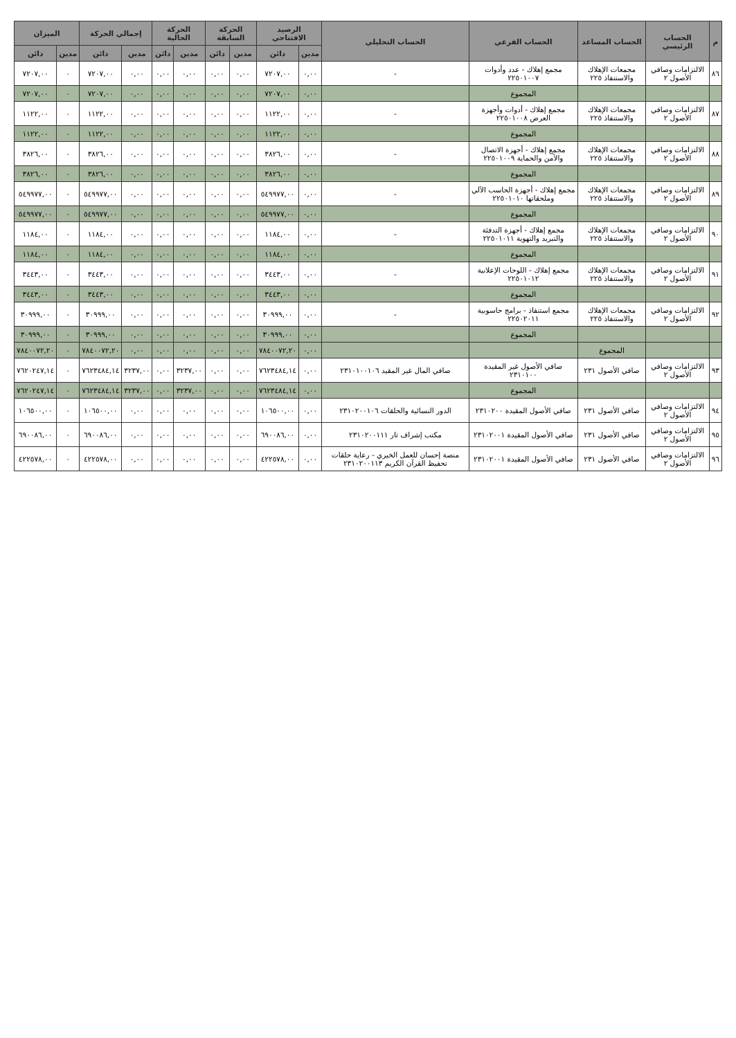| م | الحساب الرئيسي | الحساب المساعد | الحساب الفرعي | الحساب التحليلي | الرصيد الافتتاحي | | الحركة السابقة | | الحركة الحالية | | إجمالي الحركة | | الميزان | |
| --- | --- | --- | --- | --- | --- | --- | --- | --- | --- | --- | --- | --- | --- | --- |
| | | | | | مدين | دائن | مدين | دائن | مدين | دائن | مدين | دائن | مدين | دائن |
| ٨٦ | الالتزامات وصافي الأصول ٢ | مجمعات الإهلاك والاستنفاذ ٢٢٥ | مجمع إهلاك - عدد وأدوات ٢٢٥٠١٠٠٧ | - | ٠,٠٠ | ٧٢٠٧,٠٠ | ٠,٠٠ | ٠,٠٠ | ٠,٠٠ | ٠,٠٠ | ٠,٠٠ | ٧٢٠٧,٠٠ | ٠ | ٧٢٠٧,٠٠ |
| | | | المجموع | | ٠,٠٠ | ٧٢٠٧,٠٠ | ٠,٠٠ | ٠,٠٠ | ٠,٠٠ | ٠,٠٠ | ٠,٠٠ | ٧٢٠٧,٠٠ | ٠ | ٧٢٠٧,٠٠ |
| ٨٧ | الالتزامات وصافي الأصول ٢ | مجمعات الإهلاك والاستنفاذ ٢٢٥ | مجمع إهلاك - أدوات وأجهزة العرض ٢٢٥٠١٠٠٨ | - | ٠,٠٠ | ١١٢٢,٠٠ | ٠,٠٠ | ٠,٠٠ | ٠,٠٠ | ٠,٠٠ | ٠,٠٠ | ١١٢٢,٠٠ | ٠ | ١١٢٢,٠٠ |
| | | | المجموع | | ٠,٠٠ | ١١٢٢,٠٠ | ٠,٠٠ | ٠,٠٠ | ٠,٠٠ | ٠,٠٠ | ٠,٠٠ | ١١٢٢,٠٠ | ٠ | ١١٢٢,٠٠ |
| ٨٨ | الالتزامات وصافي الأصول ٢ | مجمعات الإهلاك والاستنفاذ ٢٢٥ | مجمع إهلاك - أجهزة الاتصال والأمن والحماية ٢٢٥٠١٠٠٩ | - | ٠,٠٠ | ٣٨٢٦,٠٠ | ٠,٠٠ | ٠,٠٠ | ٠,٠٠ | ٠,٠٠ | ٠,٠٠ | ٣٨٢٦,٠٠ | ٠ | ٣٨٢٦,٠٠ |
| | | | المجموع | | ٠,٠٠ | ٣٨٢٦,٠٠ | ٠,٠٠ | ٠,٠٠ | ٠,٠٠ | ٠,٠٠ | ٠,٠٠ | ٣٨٢٦,٠٠ | ٠ | ٣٨٢٦,٠٠ |
| ٨٩ | الالتزامات وصافي الأصول ٢ | مجمعات الإهلاك والاستنفاذ ٢٢٥ | مجمع إهلاك - أجهزة الحاسب الآلي وملحقاتها ٢٢٥٠١٠١٠ | - | ٠,٠٠ | ٥٤٩٩٧٧,٠٠ | ٠,٠٠ | ٠,٠٠ | ٠,٠٠ | ٠,٠٠ | ٠,٠٠ | ٥٤٩٩٧٧,٠٠ | ٠ | ٥٤٩٩٧٧,٠٠ |
| | | | المجموع | | ٠,٠٠ | ٥٤٩٩٧٧,٠٠ | ٠,٠٠ | ٠,٠٠ | ٠,٠٠ | ٠,٠٠ | ٠,٠٠ | ٥٤٩٩٧٧,٠٠ | ٠ | ٥٤٩٩٧٧,٠٠ |
| ٩٠ | الالتزامات وصافي الأصول ٢ | مجمعات الإهلاك والاستنفاذ ٢٢٥ | مجمع إهلاك - أجهزة التدفئة والتبريد والتهوية ٢٢٥٠١٠١١ | - | ٠,٠٠ | ١١٨٤,٠٠ | ٠,٠٠ | ٠,٠٠ | ٠,٠٠ | ٠,٠٠ | ٠,٠٠ | ١١٨٤,٠٠ | ٠ | ١١٨٤,٠٠ |
| | | | المجموع | | ٠,٠٠ | ١١٨٤,٠٠ | ٠,٠٠ | ٠,٠٠ | ٠,٠٠ | ٠,٠٠ | ٠,٠٠ | ١١٨٤,٠٠ | ٠ | ١١٨٤,٠٠ |
| ٩١ | الالتزامات وصافي الأصول ٢ | مجمعات الإهلاك والاستنفاذ ٢٢٥ | مجمع إهلاك - اللوحات الإعلانية ٢٢٥٠١٠١٢ | - | ٠,٠٠ | ٣٤٤٣,٠٠ | ٠,٠٠ | ٠,٠٠ | ٠,٠٠ | ٠,٠٠ | ٠,٠٠ | ٣٤٤٣,٠٠ | ٠ | ٣٤٤٣,٠٠ |
| | | | المجموع | | ٠,٠٠ | ٣٤٤٣,٠٠ | ٠,٠٠ | ٠,٠٠ | ٠,٠٠ | ٠,٠٠ | ٠,٠٠ | ٣٤٤٣,٠٠ | ٠ | ٣٤٤٣,٠٠ |
| ٩٢ | الالتزامات وصافي الأصول ٢ | مجمعات الإهلاك والاستنفاذ ٢٢٥ | مجمع استنفاذ - برامج حاسوبية ٢٢٥٠٢٠١١ | - | ٠,٠٠ | ٣٠٩٩٩,٠٠ | ٠,٠٠ | ٠,٠٠ | ٠,٠٠ | ٠,٠٠ | ٠,٠٠ | ٣٠٩٩٩,٠٠ | ٠ | ٣٠٩٩٩,٠٠ |
| | | | المجموع | | ٠,٠٠ | ٣٠٩٩٩,٠٠ | ٠,٠٠ | ٠,٠٠ | ٠,٠٠ | ٠,٠٠ | ٠,٠٠ | ٣٠٩٩٩,٠٠ | ٠ | ٣٠٩٩٩,٠٠ |
| | | المجموع | | | ٠,٠٠ | ٧٨٤٠٠٧٢,٢٠ | ٠,٠٠ | ٠,٠٠ | ٠,٠٠ | ٠,٠٠ | ٠,٠٠ | ٧٨٤٠٠٧٢,٢٠ | ٠ | ٧٨٤٠٠٧٢,٢٠ |
| ٩٣ | الالتزامات وصافي الأصول ٢ | صافي الأصول ٢٣١ | صافي الأصول غير المقيدة ٢٣١٠١٠٠ | صافي المال غير المقيد ٢٣١٠١٠٠١٠٦ | ٠,٠٠ | ٧٦٢٣٤٨٤,١٤ | ٠,٠٠ | ٠,٠٠ | ٣٢٣٧,٠٠ | ٠,٠٠ | ٣٢٣٧,٠٠ | ٧٦٢٣٤٨٤,١٤ | ٠ | ٧٦٢٠٢٤٧,١٤ |
| | | | المجموع | | ٠,٠٠ | ٧٦٢٣٤٨٤,١٤ | ٠,٠٠ | ٠,٠٠ | ٣٢٣٧,٠٠ | ٠,٠٠ | ٣٢٣٧,٠٠ | ٧٦٢٣٤٨٤,١٤ | ٠ | ٧٦٢٠٢٤٧,١٤ |
| ٩٤ | الالتزامات وصافي الأصول ٢ | صافي الأصول ٢٣١ | صافي الأصول المقيدة ٢٣١٠٢٠٠ | الدور النسائية والحلقات ٢٣١٠٢٠٠١٠٦ | ٠,٠٠ | ١٠٦٥٠٠,٠٠ | ٠,٠٠ | ٠,٠٠ | ٠,٠٠ | ٠,٠٠ | ٠,٠٠ | ١٠٦٥٠٠,٠٠ | ٠ | ١٠٦٥٠٠,٠٠ |
| ٩٥ | الالتزامات وصافي الأصول ٢ | صافي الأصول ٢٣١ | صافي الأصول المقيدة ٢٣١٠٢٠٠١ | مكتب إشراف ثار ٢٣١٠٢٠٠١١١ | ٠,٠٠ | ٦٩٠٠٨٦,٠٠ | ٠,٠٠ | ٠,٠٠ | ٠,٠٠ | ٠,٠٠ | ٠,٠٠ | ٦٩٠٠٨٦,٠٠ | ٠ | ٦٩٠٠٨٦,٠٠ |
| ٩٦ | الالتزامات وصافي الأصول ٢ | صافي الأصول ٢٣١ | صافي الأصول المقيدة ٢٣١٠٢٠٠١ | منصة إحسان للعمل الخيري - رعاية حلقات تحفيظ القرآن الكريم ٢٣١٠٢٠٠١١٣ | ٠,٠٠ | ٤٢٢٥٧٨,٠٠ | ٠,٠٠ | ٠,٠٠ | ٠,٠٠ | ٠,٠٠ | ٠,٠٠ | ٤٢٢٥٧٨,٠٠ | ٠ | ٤٢٢٥٧٨,٠٠ |